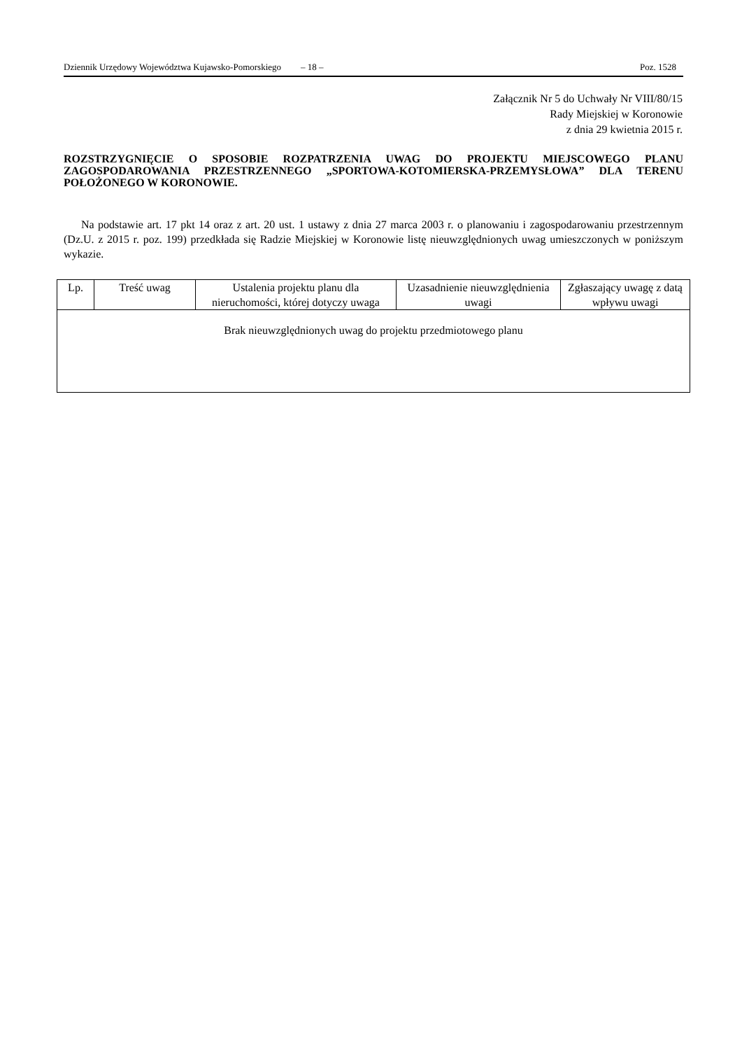Dziennik Urzędowy Województwa Kujawsko-Pomorskiego – 18 – Poz. 1528
Załącznik Nr 5 do Uchwały Nr VIII/80/15
Rady Miejskiej w Koronowie
z dnia 29 kwietnia 2015 r.
ROZSTRZYGNIĘCIE O SPOSOBIE ROZPATRZENIA UWAG DO PROJEKTU MIEJSCOWEGO PLANU ZAGOSPODAROWANIA PRZESTRZENNEGO „SPORTOWA-KOTOMIERSKA-PRZEMYSŁOWA” DLA TERENU POŁOŻONEGO W KORONOWIE.
Na podstawie art. 17 pkt 14 oraz z art. 20 ust. 1 ustawy z dnia 27 marca 2003 r. o planowaniu i zagospodarowaniu przestrzennym (Dz.U. z 2015 r. poz. 199) przedkłada się Radzie Miejskiej w Koronowie listę nieuwzględnionych uwag umieszczonych w poniższym wykazie.
| Lp. | Treść uwag | Ustalenia projektu planu dla nieruchomości, której dotyczy uwaga | Uzasadnienie nieuwzględnienia uwagi | Zgłaszający uwagę z datą wpływu uwagi |
| --- | --- | --- | --- | --- |
| Brak nieuwzględnionych uwag do projektu przedmiotowego planu | | | | |